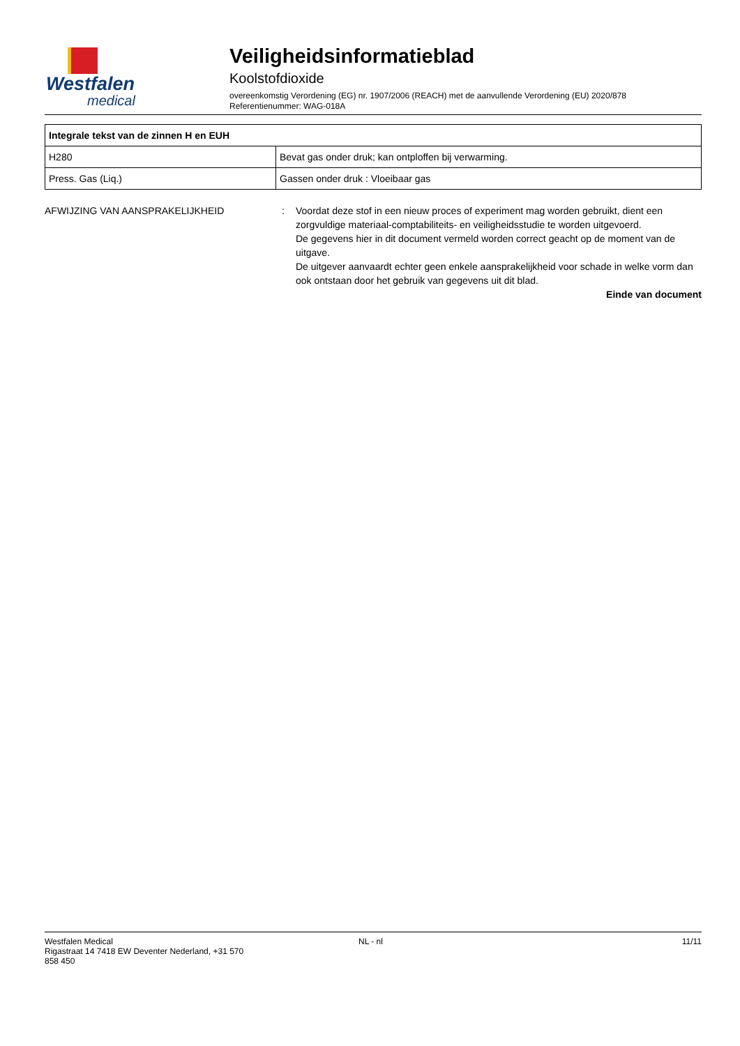Westfalen
medical
Veiligheidsinformatieblad
Koolstofdioxide
overeenkomstig Verordening (EG) nr. 1907/2006 (REACH) met de aanvullende Verordening (EU) 2020/878
Referentienummer: WAG-018A
| Integrale tekst van de zinnen H en EUH | |
| --- | --- |
| H280 | Bevat gas onder druk; kan ontploffen bij verwarming. |
| Press. Gas (Liq.) | Gassen onder druk : Vloeibaar gas |
AFWIJZING VAN AANSPRAKELIJKHEID : Voordat deze stof in een nieuw proces of experiment mag worden gebruikt, dient een zorgvuldige materiaal-comptabiliteits- en veiligheidsstudie te worden uitgevoerd.
De gegevens hier in dit document vermeld worden correct geacht op de moment van de uitgave.
De uitgever aanvaardt echter geen enkele aansprakelijkheid voor schade in welke vorm dan ook ontstaan door het gebruik van gegevens uit dit blad.
Einde van document
Westfalen Medical
Rigastraat 14 7418 EW Deventer Nederland, +31 570
858 450
NL - nl 11/11